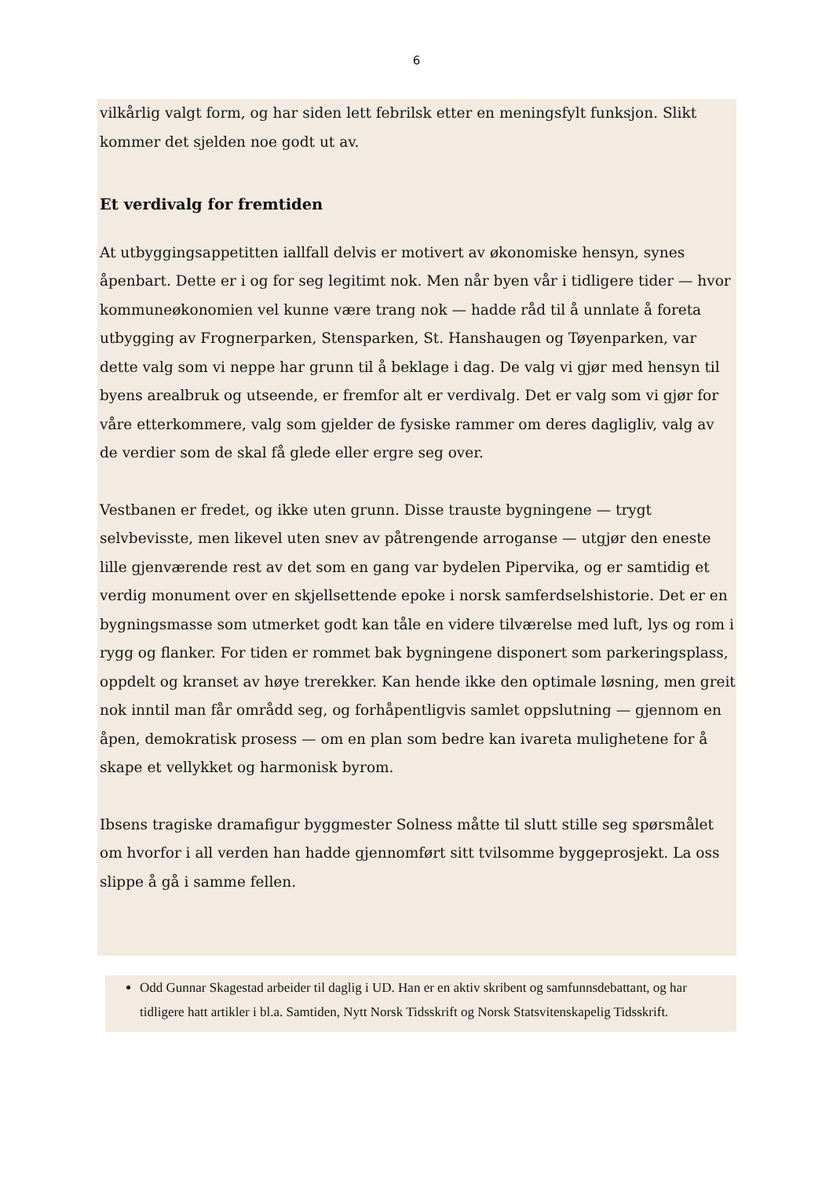6
vilkårlig valgt form, og har siden lett febrilsk etter en meningsfylt funksjon. Slikt kommer det sjelden noe godt ut av.
Et verdivalg for fremtiden
At utbyggingsappetitten iallfall delvis er motivert av økonomiske hensyn, synes åpenbart. Dette er i og for seg legitimt nok. Men når byen vår i tidligere tider — hvor kommuneøkonomien vel kunne være trang nok — hadde råd til å unnlate å foreta utbygging av Frognerparken, Stensparken, St. Hanshaugen og Tøyenparken, var dette valg som vi neppe har grunn til å beklage i dag. De valg vi gjør med hensyn til byens arealbruk og utseende, er fremfor alt er verdivalg. Det er valg som vi gjør for våre etterkommere, valg som gjelder de fysiske rammer om deres dagligliv, valg av de verdier som de skal få glede eller ergre seg over.
Vestbanen er fredet, og ikke uten grunn. Disse trauste bygningene — trygt selvbevisste, men likevel uten snev av påtrengende arroganse — utgjør den eneste lille gjenværende rest av det som en gang var bydelen Pipervika, og er samtidig et verdig monument over en skjellsettende epoke i norsk samferdselshistorie. Det er en bygningsmasse som utmerket godt kan tåle en videre tilværelse med luft, lys og rom i rygg og flanker. For tiden er rommet bak bygningene disponert som parkeringsplass, oppdelt og kranset av høye trerekker. Kan hende ikke den optimale løsning, men greit nok inntil man får områdd seg, og forhåpentligvis samlet oppslutning — gjennom en åpen, demokratisk prosess — om en plan som bedre kan ivareta mulighetene for å skape et vellykket og harmonisk byrom.
Ibsens tragiske dramafigur byggmester Solness måtte til slutt stille seg spørsmålet om hvorfor i all verden han hadde gjennomført sitt tvilsomme byggeprosjekt. La oss slippe å gå i samme fellen.
Odd Gunnar Skagestad arbeider til daglig i UD. Han er en aktiv skribent og samfunnsdebattant, og har tidligere hatt artikler i bl.a. Samtiden, Nytt Norsk Tidsskrift og Norsk Statsvitenskapelig Tidsskrift.